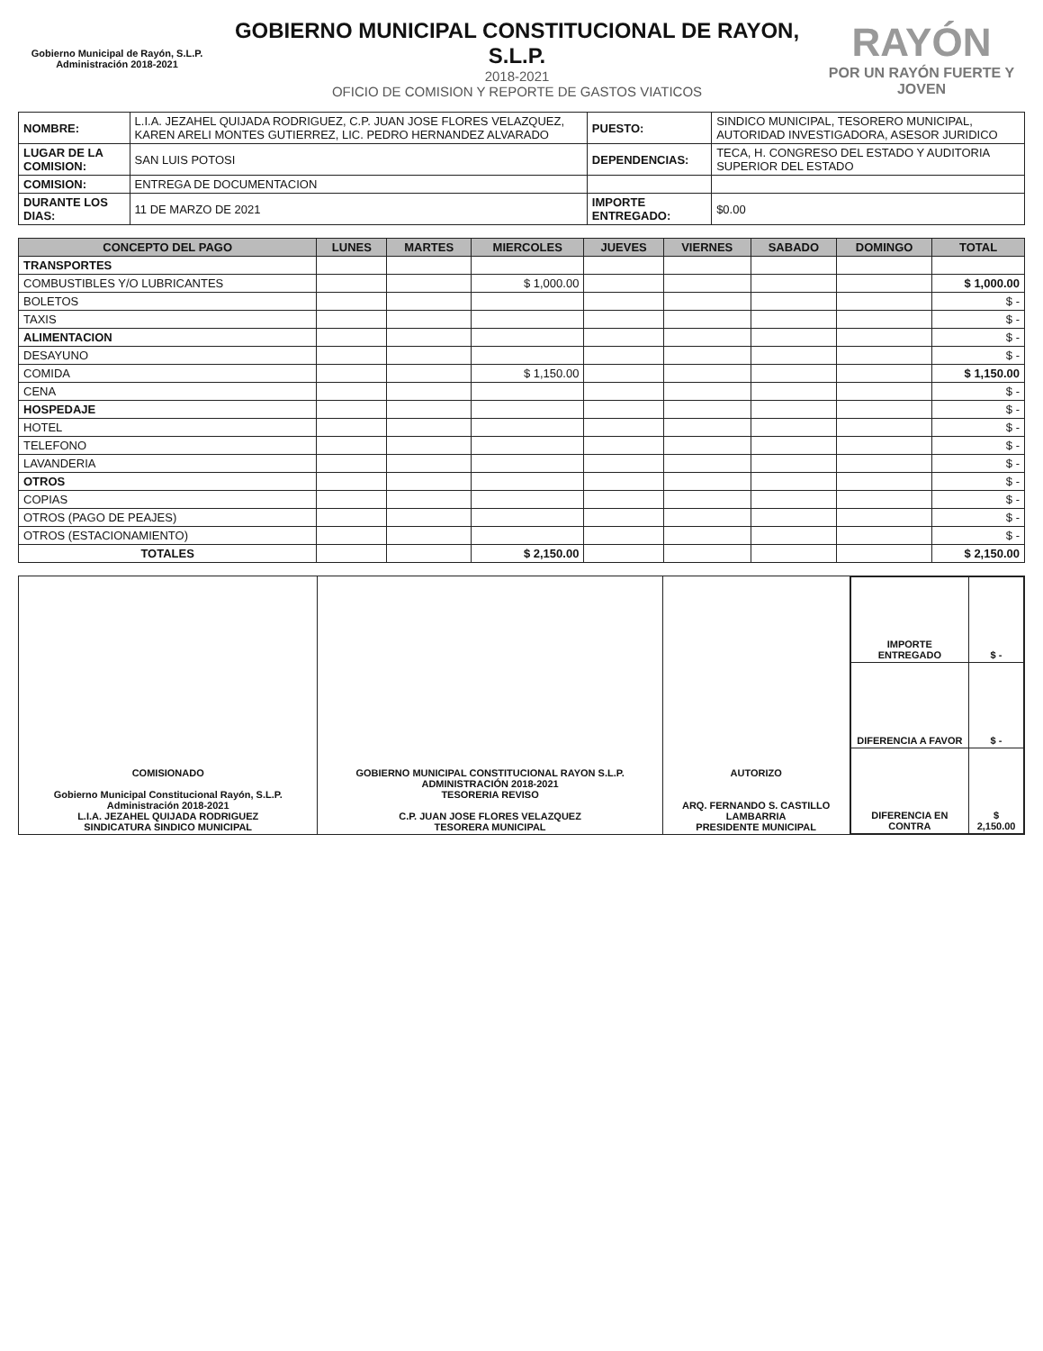Gobierno Municipal de Rayón, S.L.P.
Administración 2018-2021
GOBIERNO MUNICIPAL CONSTITUCIONAL DE RAYON, S.L.P.
2018-2021
OFICIO DE COMISION Y REPORTE DE GASTOS VIATICOS
RAYÓN
POR UN RAYÓN FUERTE Y JOVEN
| NOMBRE: | L.I.A. JEZAHEL QUIJADA RODRIGUEZ, C.P. JUAN JOSE FLORES VELAZQUEZ, KAREN ARELI MONTES GUTIERREZ, LIC. PEDRO HERNANDEZ ALVARADO | PUESTO: | SINDICO MUNICIPAL, TESORERO MUNICIPAL, AUTORIDAD INVESTIGADORA, ASESOR JURIDICO |
| LUGAR DE LA COMISION: | SAN LUIS POTOSI | DEPENDENCIAS: | TECA, H. CONGRESO DEL ESTADO Y AUDITORIA SUPERIOR DEL ESTADO |
| COMISION: | ENTREGA DE DOCUMENTACION | | |
| DURANTE LOS DIAS: | 11 DE MARZO DE 2021 | IMPORTE ENTREGADO: | $0.00 |
| CONCEPTO DEL PAGO | LUNES | MARTES | MIERCOLES | JUEVES | VIERNES | SABADO | DOMINGO | TOTAL |
| --- | --- | --- | --- | --- | --- | --- | --- | --- |
| TRANSPORTES | | | | | | | | |
| COMBUSTIBLES Y/O LUBRICANTES | | | $ 1,000.00 | | | | | $ 1,000.00 |
| BOLETOS | | | | | | | | $ - |
| TAXIS | | | | | | | | $ - |
| ALIMENTACION | | | | | | | | $ - |
| DESAYUNO | | | | | | | | $ - |
| COMIDA | | | $ 1,150.00 | | | | | $ 1,150.00 |
| CENA | | | | | | | | $ - |
| HOSPEDAJE | | | | | | | | $ - |
| HOTEL | | | | | | | | $ - |
| TELEFONO | | | | | | | | $ - |
| LAVANDERIA | | | | | | | | $ - |
| OTROS | | | | | | | | $ - |
| COPIAS | | | | | | | | $ - |
| OTROS (PAGO DE PEAJES) | | | | | | | | $ - |
| OTROS (ESTACIONAMIENTO) | | | | | | | | $ - |
| TOTALES | | | $ 2,150.00 | | | | | $ 2,150.00 |
| COMISIONADO Gobierno Municipal Constitucional Rayón, S.L.P. Administración 2018-2021 L.I.A. JEZAHEL QUIJADA RODRIGUEZ SINDICATURA SINDICO MUNICIPAL | GOBIERNO MUNICIPAL CONSTITUCIONAL RAYON S.L.P. ADMINISTRACIÓN 2018-2021 TESORERIA REVISO C.P. JUAN JOSE FLORES VELAZQUEZ TESORERA MUNICIPAL | AUTORIZO ARQ. FERNANDO S. CASTILLO LAMBARRIA PRESIDENTE MUNICIPAL | / IMPORTE ENTREGADO / $ - / / DIFERENCIA A FAVOR / $ - / / DIFERENCIA EN CONTRA / $ 2,150.00 / |